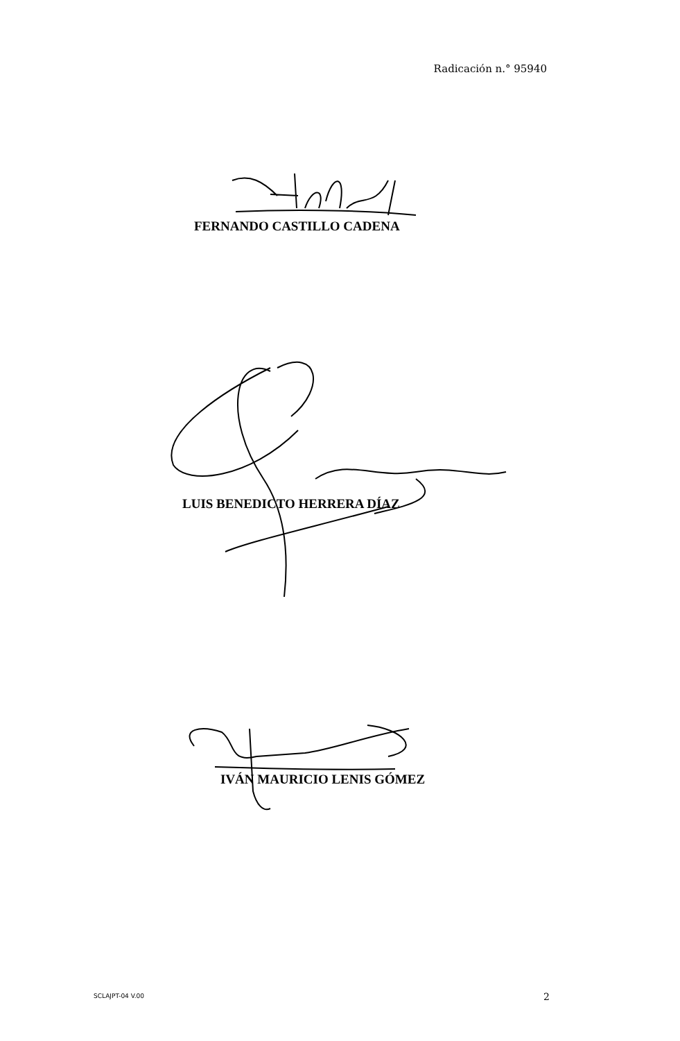Radicación n.° 95940
FERNANDO CASTILLO CADENA
LUIS BENEDICTO HERRERA DÍAZ
IVÁN MAURICIO LENIS GÓMEZ
SCLAJPT-04 V.00 2